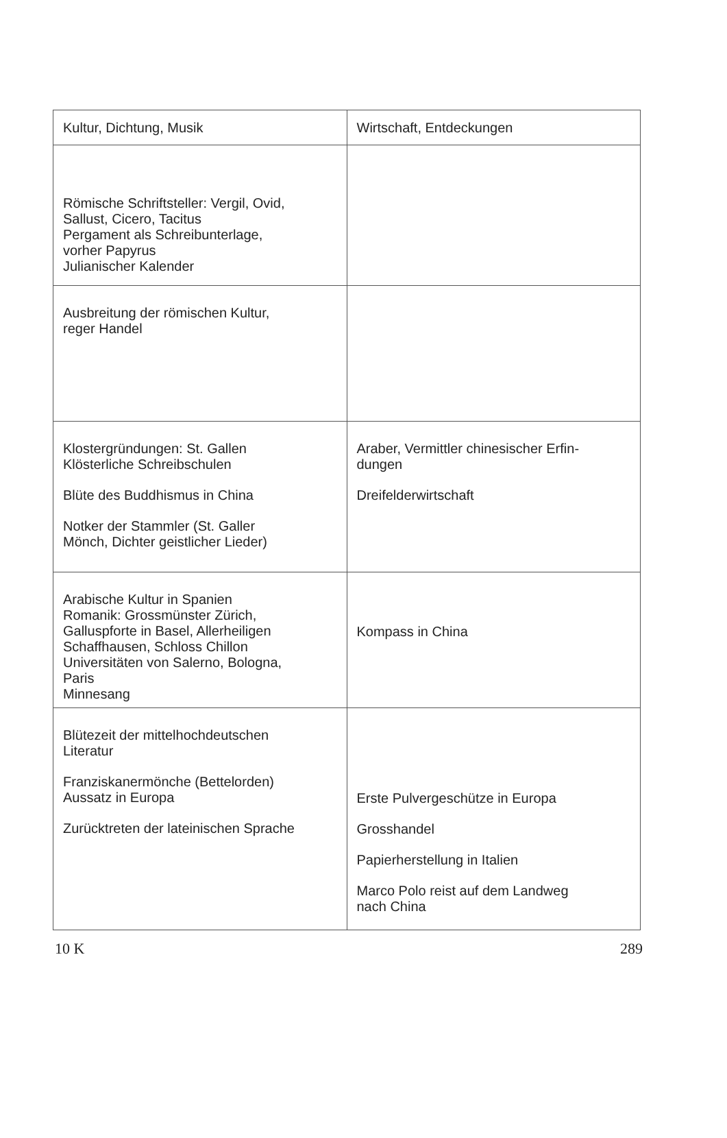| Kultur, Dichtung, Musik | Wirtschaft, Entdeckungen |
| --- | --- |
| Römische Schriftsteller: Vergil, Ovid, Sallust, Cicero, Tacitus Pergament als Schreibunterlage, vorher Papyrus Julianischer Kalender | |
| Ausbreitung der römischen Kultur, reger Handel | |
| Klostergründungen: St. Gallen Klösterliche Schreibschulen Blüte des Buddhismus in China Notker der Stammler (St. Galler Mönch, Dichter geistlicher Lieder) | Araber, Vermittler chinesischer Erfin- dungen Dreifelderwirtschaft |
| Arabische Kultur in Spanien Romanik: Grossmünster Zürich, Galluspforte in Basel, Allerheiligen Schaffhausen, Schloss Chillon Universitäten von Salerno, Bologna, Paris Minnesang | Kompass in China |
| Blütezeit der mittelhochdeutschen Literatur Franziskanermönche (Bettelorden) Aussatz in Europa Zurücktreten der lateinischen Sprache | Erste Pulvergeschütze in Europa Grosshandel Papierherstellung in Italien Marco Polo reist auf dem Landweg nach China |
10 K 289